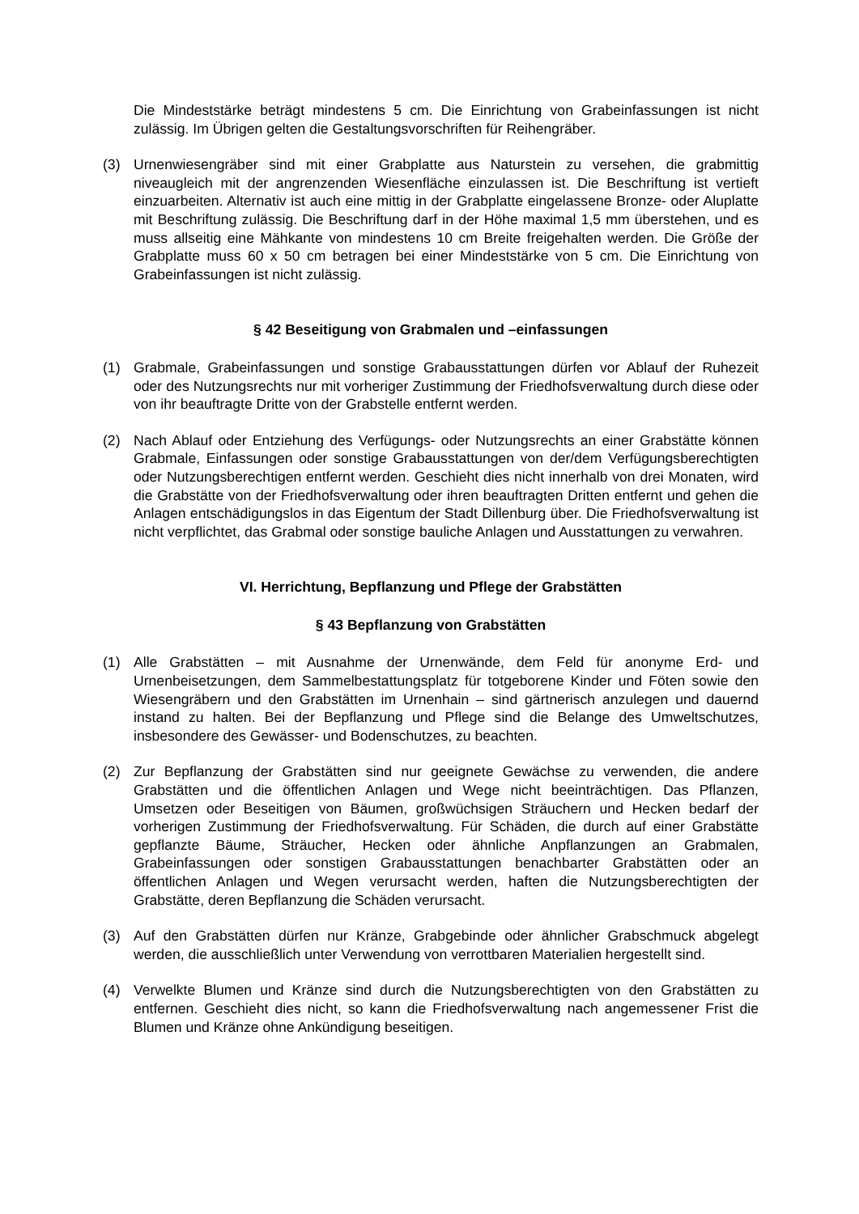Die Mindeststärke beträgt mindestens 5 cm. Die Einrichtung von Grabeinfassungen ist nicht zulässig. Im Übrigen gelten die Gestaltungsvorschriften für Reihengräber.
(3) Urnenwiesengräber sind mit einer Grabplatte aus Naturstein zu versehen, die grabmittig niveaugleich mit der angrenzenden Wiesenfläche einzulassen ist. Die Beschriftung ist vertieft einzuarbeiten. Alternativ ist auch eine mittig in der Grabplatte eingelassene Bronze- oder Aluplatte mit Beschriftung zulässig. Die Beschriftung darf in der Höhe maximal 1,5 mm überstehen, und es muss allseitig eine Mähkante von mindestens 10 cm Breite freigehalten werden. Die Größe der Grabplatte muss 60 x 50 cm betragen bei einer Mindeststärke von 5 cm. Die Einrichtung von Grabeinfassungen ist nicht zulässig.
§ 42 Beseitigung von Grabmalen und –einfassungen
(1) Grabmale, Grabeinfassungen und sonstige Grabausstattungen dürfen vor Ablauf der Ruhezeit oder des Nutzungsrechts nur mit vorheriger Zustimmung der Friedhofsverwaltung durch diese oder von ihr beauftragte Dritte von der Grabstelle entfernt werden.
(2) Nach Ablauf oder Entziehung des Verfügungs- oder Nutzungsrechts an einer Grabstätte können Grabmale, Einfassungen oder sonstige Grabausstattungen von der/dem Verfügungsberechtigten oder Nutzungsberechtigen entfernt werden. Geschieht dies nicht innerhalb von drei Monaten, wird die Grabstätte von der Friedhofsverwaltung oder ihren beauftragten Dritten entfernt und gehen die Anlagen entschädigungslos in das Eigentum der Stadt Dillenburg über. Die Friedhofsverwaltung ist nicht verpflichtet, das Grabmal oder sonstige bauliche Anlagen und Ausstattungen zu verwahren.
VI. Herrichtung, Bepflanzung und Pflege der Grabstätten
§ 43 Bepflanzung von Grabstätten
(1) Alle Grabstätten – mit Ausnahme der Urnenwände, dem Feld für anonyme Erd- und Urnenbeisetzungen, dem Sammelbestattungsplatz für totgeborene Kinder und Föten sowie den Wiesengräbern und den Grabstätten im Urnenhain – sind gärtnerisch anzulegen und dauernd instand zu halten. Bei der Bepflanzung und Pflege sind die Belange des Umweltschutzes, insbesondere des Gewässer- und Bodenschutzes, zu beachten.
(2) Zur Bepflanzung der Grabstätten sind nur geeignete Gewächse zu verwenden, die andere Grabstätten und die öffentlichen Anlagen und Wege nicht beeinträchtigen. Das Pflanzen, Umsetzen oder Beseitigen von Bäumen, großwüchsigen Sträuchern und Hecken bedarf der vorherigen Zustimmung der Friedhofsverwaltung. Für Schäden, die durch auf einer Grabstätte gepflanzte Bäume, Sträucher, Hecken oder ähnliche Anpflanzungen an Grabmalen, Grabeinfassungen oder sonstigen Grabausstattungen benachbarter Grabstätten oder an öffentlichen Anlagen und Wegen verursacht werden, haften die Nutzungsberechtigten der Grabstätte, deren Bepflanzung die Schäden verursacht.
(3) Auf den Grabstätten dürfen nur Kränze, Grabgebinde oder ähnlicher Grabschmuck abgelegt werden, die ausschließlich unter Verwendung von verrottbaren Materialien hergestellt sind.
(4) Verwelkte Blumen und Kränze sind durch die Nutzungsberechtigten von den Grabstätten zu entfernen. Geschieht dies nicht, so kann die Friedhofsverwaltung nach angemessener Frist die Blumen und Kränze ohne Ankündigung beseitigen.